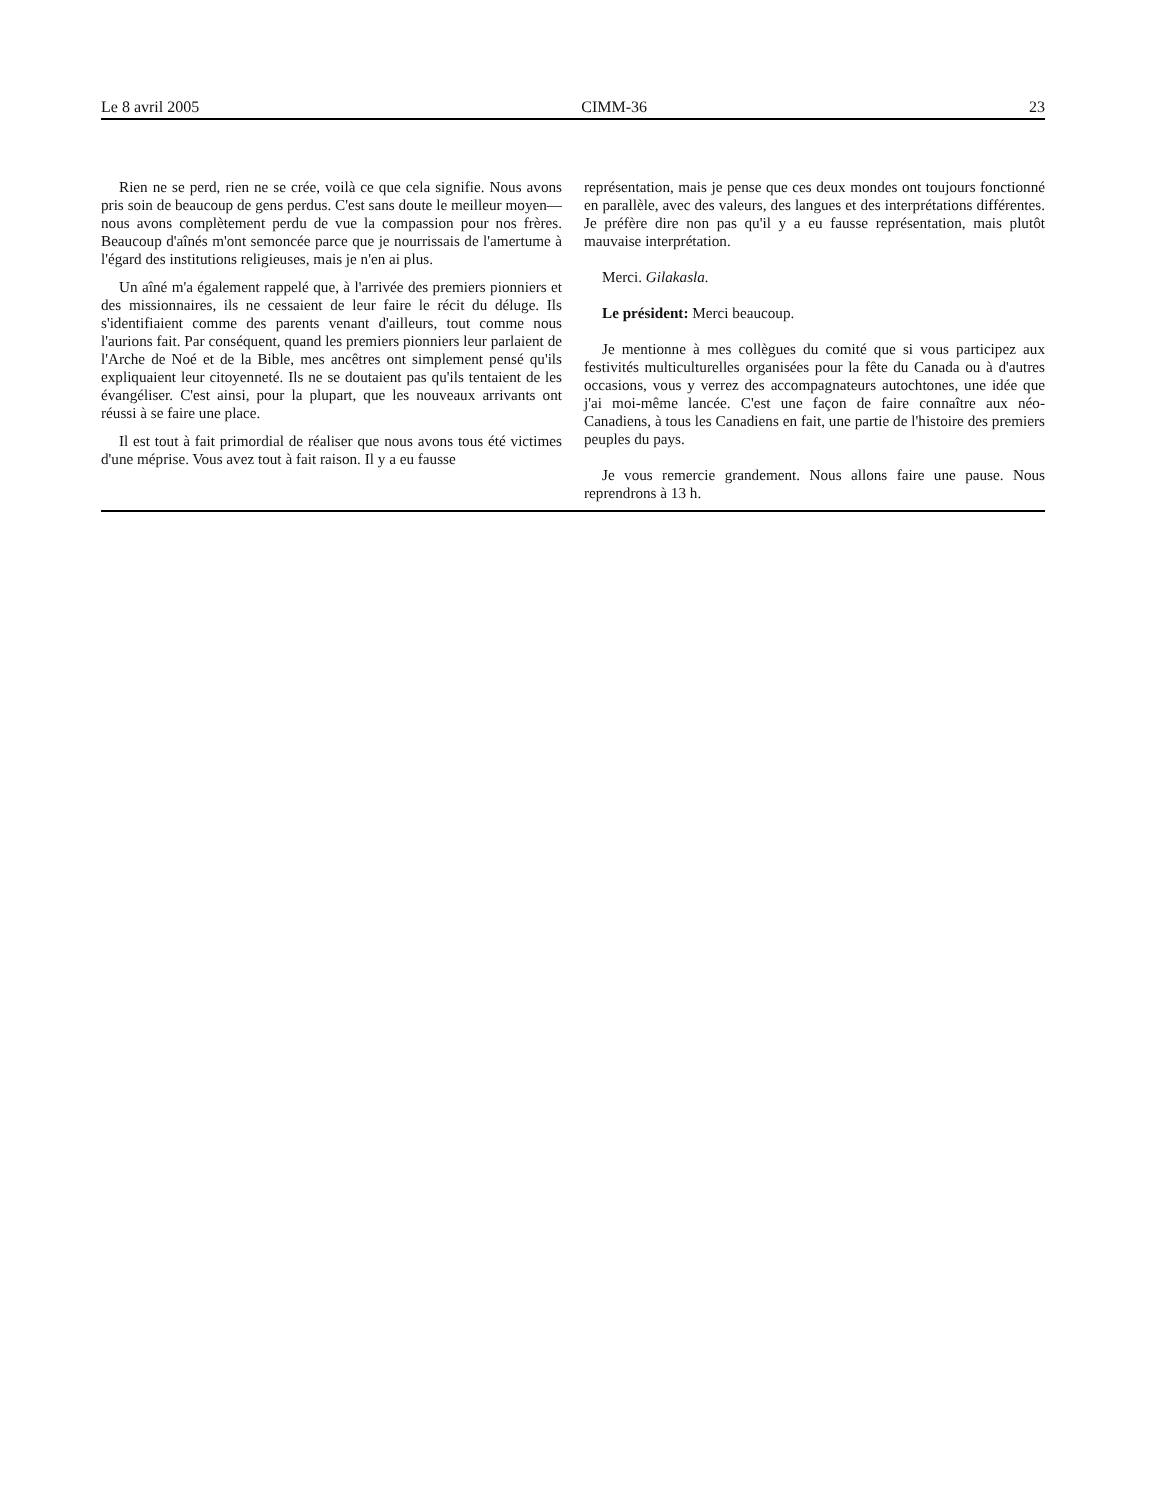Le 8 avril 2005 CIMM-36 23
Rien ne se perd, rien ne se crée, voilà ce que cela signifie. Nous avons pris soin de beaucoup de gens perdus. C'est sans doute le meilleur moyen—nous avons complètement perdu de vue la compassion pour nos frères. Beaucoup d'aînés m'ont semoncée parce que je nourrissais de l'amertume à l'égard des institutions religieuses, mais je n'en ai plus.
Un aîné m'a également rappelé que, à l'arrivée des premiers pionniers et des missionnaires, ils ne cessaient de leur faire le récit du déluge. Ils s'identifiaient comme des parents venant d'ailleurs, tout comme nous l'aurions fait. Par conséquent, quand les premiers pionniers leur parlaient de l'Arche de Noé et de la Bible, mes ancêtres ont simplement pensé qu'ils expliquaient leur citoyenneté. Ils ne se doutaient pas qu'ils tentaient de les évangéliser. C'est ainsi, pour la plupart, que les nouveaux arrivants ont réussi à se faire une place.
Il est tout à fait primordial de réaliser que nous avons tous été victimes d'une méprise. Vous avez tout à fait raison. Il y a eu fausse
représentation, mais je pense que ces deux mondes ont toujours fonctionné en parallèle, avec des valeurs, des langues et des interprétations différentes. Je préfère dire non pas qu'il y a eu fausse représentation, mais plutôt mauvaise interprétation.
Merci. Gilakasla.
Le président: Merci beaucoup.
Je mentionne à mes collègues du comité que si vous participez aux festivités multiculturelles organisées pour la fête du Canada ou à d'autres occasions, vous y verrez des accompagnateurs autochtones, une idée que j'ai moi-même lancée. C'est une façon de faire connaître aux néo-Canadiens, à tous les Canadiens en fait, une partie de l'histoire des premiers peuples du pays.
Je vous remercie grandement. Nous allons faire une pause. Nous reprendrons à 13 h.